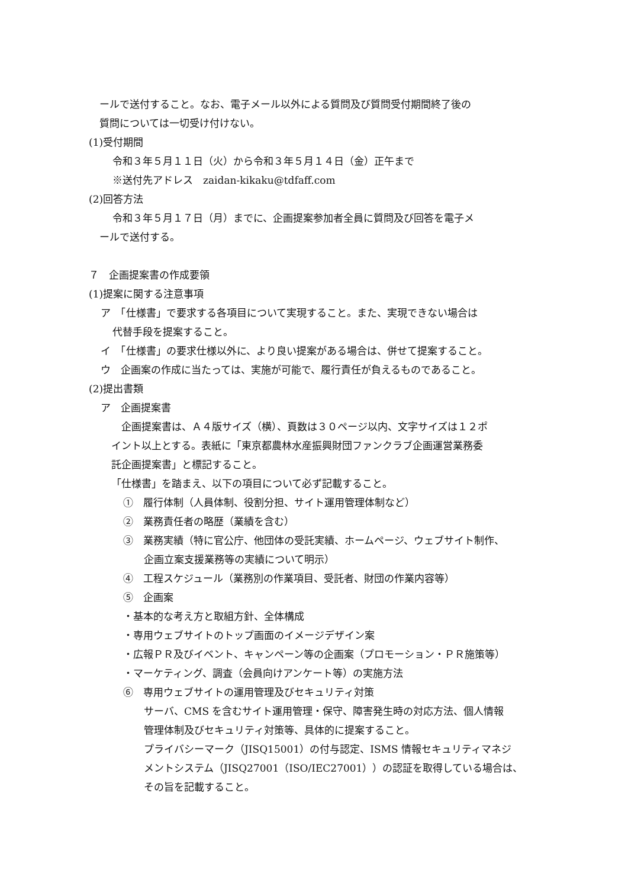ールで送付すること。なお、電子メール以外による質問及び質問受付期間終了後の
質問については一切受け付けない。
(1)受付期間
令和３年５月１１日（火）から令和３年５月１４日（金）正午まで
※送付先アドレス　zaidan-kikaku@tdfaff.com
(2)回答方法
令和３年５月１７日（月）までに、企画提案参加者全員に質問及び回答を電子メ
ールで送付する。
７　企画提案書の作成要領
(1)提案に関する注意事項
ア　「仕様書」で要求する各項目について実現すること。また、実現できない場合は
代替手段を提案すること。
イ　「仕様書」の要求仕様以外に、より良い提案がある場合は、併せて提案すること。
ウ　企画案の作成に当たっては、実施が可能で、履行責任が負えるものであること。
(2)提出書類
ア　企画提案書
　企画提案書は、Ａ４版サイズ（横）、頁数は３０ページ以内、文字サイズは１２ポ
イント以上とする。表紙に「東京都農林水産振興財団ファンクラブ企画運営業務委
託企画提案書」と標記すること。
「仕様書」を踏まえ、以下の項目について必ず記載すること。
①　履行体制（人員体制、役割分担、サイト運用管理体制など）
②　業務責任者の略歴（業績を含む）
③　業務実績（特に官公庁、他団体の受託実績、ホームページ、ウェブサイト制作、
　企画立案支援業務等の実績について明示）
④　工程スケジュール（業務別の作業項目、受託者、財団の作業内容等）
⑤　企画案
・基本的な考え方と取組方針、全体構成
・専用ウェブサイトのトップ画面のイメージデザイン案
・広報ＰＲ及びイベント、キャンペーン等の企画案（プロモーション・ＰＲ施策等）
・マーケティング、調査（会員向けアンケート等）の実施方法
⑥　専用ウェブサイトの運用管理及びセキュリティ対策
　サーバ、CMS を含むサイト運用管理・保守、障害発生時の対応方法、個人情報
　管理体制及びセキュリティ対策等、具体的に提案すること。
　プライバシーマーク（JISQ15001）の付与認定、ISMS 情報セキュリティマネジ
　メントシステム（JISQ27001（ISO/IEC27001））の認証を取得している場合は、
　その旨を記載すること。